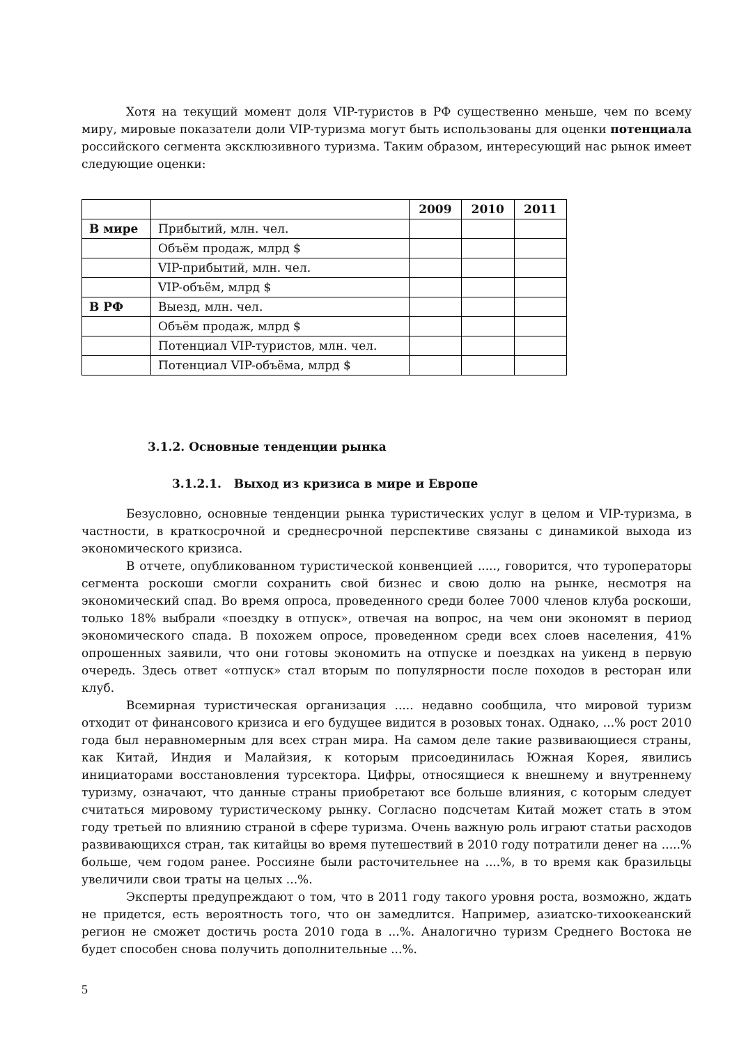Хотя на текущий момент доля VIP-туристов в РФ существенно меньше, чем по всему миру, мировые показатели доли VIP-туризма могут быть использованы для оценки потенциала российского сегмента эксклюзивного туризма. Таким образом, интересующий нас рынок имеет следующие оценки:
| | | 2009 | 2010 | 2011 |
| В мире | Прибытий, млн. чел. | | | |
| | Объём продаж, млрд $ | | | |
| | VIP-прибытий, млн. чел. | | | |
| | VIP-объём, млрд $ | | | |
| В РФ | Выезд, млн. чел. | | | |
| | Объём продаж, млрд $ | | | |
| | Потенциал VIP-туристов, млн. чел. | | | |
| | Потенциал VIP-объёма, млрд $ | | | |
3.1.2. Основные тенденции рынка
3.1.2.1. Выход из кризиса в мире и Европе
Безусловно, основные тенденции рынка туристических услуг в целом и VIP-туризма, в частности, в краткосрочной и среднесрочной перспективе связаны с динамикой выхода из экономического кризиса.
В отчете, опубликованном туристической конвенцией ....., говорится, что туроператоры сегмента роскоши смогли сохранить свой бизнес и свою долю на рынке, несмотря на экономический спад. Во время опроса, проведенного среди более 7000 членов клуба роскоши, только 18% выбрали «поездку в отпуск», отвечая на вопрос, на чем они экономят в период экономического спада. В похожем опросе, проведенном среди всех слоев населения, 41% опрошенных заявили, что они готовы экономить на отпуске и поездках на уикенд в первую очередь. Здесь ответ «отпуск» стал вторым по популярности после походов в ресторан или клуб.
Всемирная туристическая организация ..... недавно сообщила, что мировой туризм отходит от финансового кризиса и его будущее видится в розовых тонах. Однако, ...% рост 2010 года был неравномерным для всех стран мира. На самом деле такие развивающиеся страны, как Китай, Индия и Малайзия, к которым присоединилась Южная Корея, явились инициаторами восстановления турсектора. Цифры, относящиеся к внешнему и внутреннему туризму, означают, что данные страны приобретают все больше влияния, с которым следует считаться мировому туристическому рынку. Согласно подсчетам Китай может стать в этом году третьей по влиянию страной в сфере туризма. Очень важную роль играют статьи расходов развивающихся стран, так китайцы во время путешествий в 2010 году потратили денег на .....% больше, чем годом ранее. Россияне были расточительнее на ....%, в то время как бразильцы увеличили свои траты на целых ...%.
Эксперты предупреждают о том, что в 2011 году такого уровня роста, возможно, ждать не придется, есть вероятность того, что он замедлится. Например, азиатско-тихоокеанский регион не сможет достичь роста 2010 года в ...%. Аналогично туризм Среднего Востока не будет способен снова получить дополнительные ...%.
5